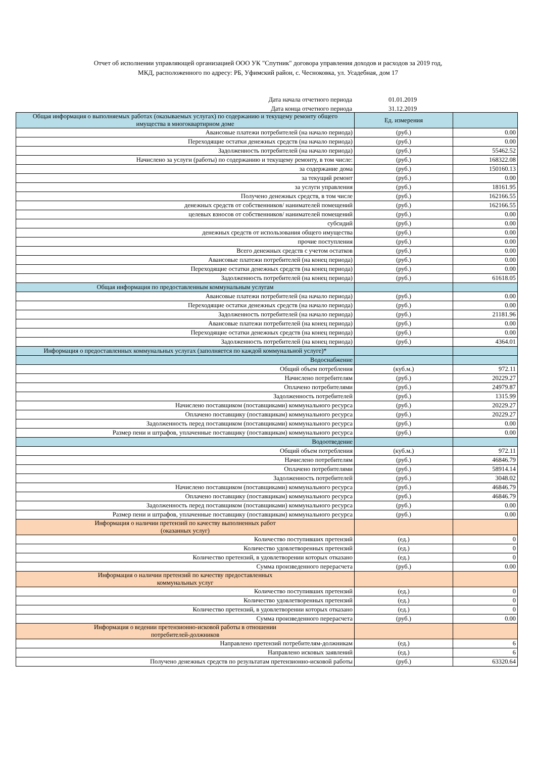Отчет об исполнении управляющей организацией ООО УК "Спутник" договора управления доходов и расходов за 2019 год,
МКД, расположенного по адресу: РБ, Уфимский район, с. Чесноковка, ул. Усадебная, дом 17
| Дата начала отчетного периода | 01.01.2019 | |
| Дата конца отчетного периода | 31.12.2019 | |
| Общая информация о выполняемых работах (оказываемых услугах) по содержанию и текущему ремонту общего имущества в многоквартирном доме | Ед. измерения | |
| --- | --- | --- |
| Авансовые платежи потребителей (на начало периода) | (руб.) | 0.00 |
| Переходящие остатки денежных средств (на начало периода) | (руб.) | 0.00 |
| Задолженность потребителей (на начало периода) | (руб.) | 55462.52 |
| Начислено за услуги (работы) по содержанию и текущему ремонту, в том числе: | (руб.) | 168322.08 |
| за содержание дома | (руб.) | 150160.13 |
| за текущий ремонт | (руб.) | 0.00 |
| за услуги управления | (руб.) | 18161.95 |
| Получено денежных средств, в том числе | (руб.) | 162166.55 |
| денежных средств от собственников/ нанимателей помещений | (руб.) | 162166.55 |
| целевых взносов от собственников/ нанимателей помещений | (руб.) | 0.00 |
| субсидий | (руб.) | 0.00 |
| денежных средств от использования общего имущества | (руб.) | 0.00 |
| прочие поступления | (руб.) | 0.00 |
| Всего денежных средств с учетом остатков | (руб.) | 0.00 |
| Авансовые платежи потребителей (на конец периода) | (руб.) | 0.00 |
| Переходящие остатки денежных средств (на конец периода) | (руб.) | 0.00 |
| Задолженность потребителей (на конец периода) | (руб.) | 61618.05 |
| Общая информация по предоставленным коммунальным услугам | | |
| Авансовые платежи потребителей (на начало периода) | (руб.) | 0.00 |
| Переходящие остатки денежных средств (на начало периода) | (руб.) | 0.00 |
| Задолженность потребителей (на начало периода) | (руб.) | 21181.96 |
| Авансовые платежи потребителей (на конец периода) | (руб.) | 0.00 |
| Переходящие остатки денежных средств (на конец периода) | (руб.) | 0.00 |
| Задолженность потребителей (на конец периода) | (руб.) | 4364.01 |
| Информация о предоставленных коммунальных услугах (заполняется по каждой коммунальной услуге)* | | |
| Водоснабжение | | |
| Общий объем потребления | (куб.м.) | 972.11 |
| Начислено потребителям | (руб.) | 20229.27 |
| Оплачено потребителями | (руб.) | 24979.87 |
| Задолженность потребителей | (руб.) | 1315.99 |
| Начислено поставщиком (поставщиками) коммунального ресурса | (руб.) | 20229.27 |
| Оплачено поставщику (поставщикам) коммунального ресурса | (руб.) | 20229.27 |
| Задолженность перед поставщиком (поставщиками) коммунального ресурса | (руб.) | 0.00 |
| Размер пени и штрафов, уплаченные поставщику (поставщикам) коммунального ресурса | (руб.) | 0.00 |
| Водоотведение | | |
| Общий объем потребления | (куб.м.) | 972.11 |
| Начислено потребителям | (руб.) | 46846.79 |
| Оплачено потребителями | (руб.) | 58914.14 |
| Задолженность потребителей | (руб.) | 3048.02 |
| Начислено поставщиком (поставщиками) коммунального ресурса | (руб.) | 46846.79 |
| Оплачено поставщику (поставщикам) коммунального ресурса | (руб.) | 46846.79 |
| Задолженность перед поставщиком (поставщиками) коммунального ресурса | (руб.) | 0.00 |
| Размер пени и штрафов, уплаченные поставщику (поставщикам) коммунального ресурса | (руб.) | 0.00 |
| Информация о наличии претензий по качеству выполненных работ (оказанных услуг) | | |
| Количество поступивших претензий | (ед.) | 0 |
| Количество удовлетворенных претензий | (ед.) | 0 |
| Количество претензий, в удовлетворении которых отказано | (ед.) | 0 |
| Сумма произведенного перерасчета | (руб.) | 0.00 |
| Информация о наличии претензий по качеству предоставленных коммунальных услуг | | |
| Количество поступивших претензий | (ед.) | 0 |
| Количество удовлетворенных претензий | (ед.) | 0 |
| Количество претензий, в удовлетворении которых отказано | (ед.) | 0 |
| Сумма произведенного перерасчета | (руб.) | 0.00 |
| Информация о ведении претензионно-исковой работы в отношении потребителей-должников | | |
| Направлено претензий потребителям-должникам | (ед.) | 6 |
| Направлено исковых заявлений | (ед.) | 6 |
| Получено денежных средств по результатам претензионно-исковой работы | (руб.) | 63320.64 |